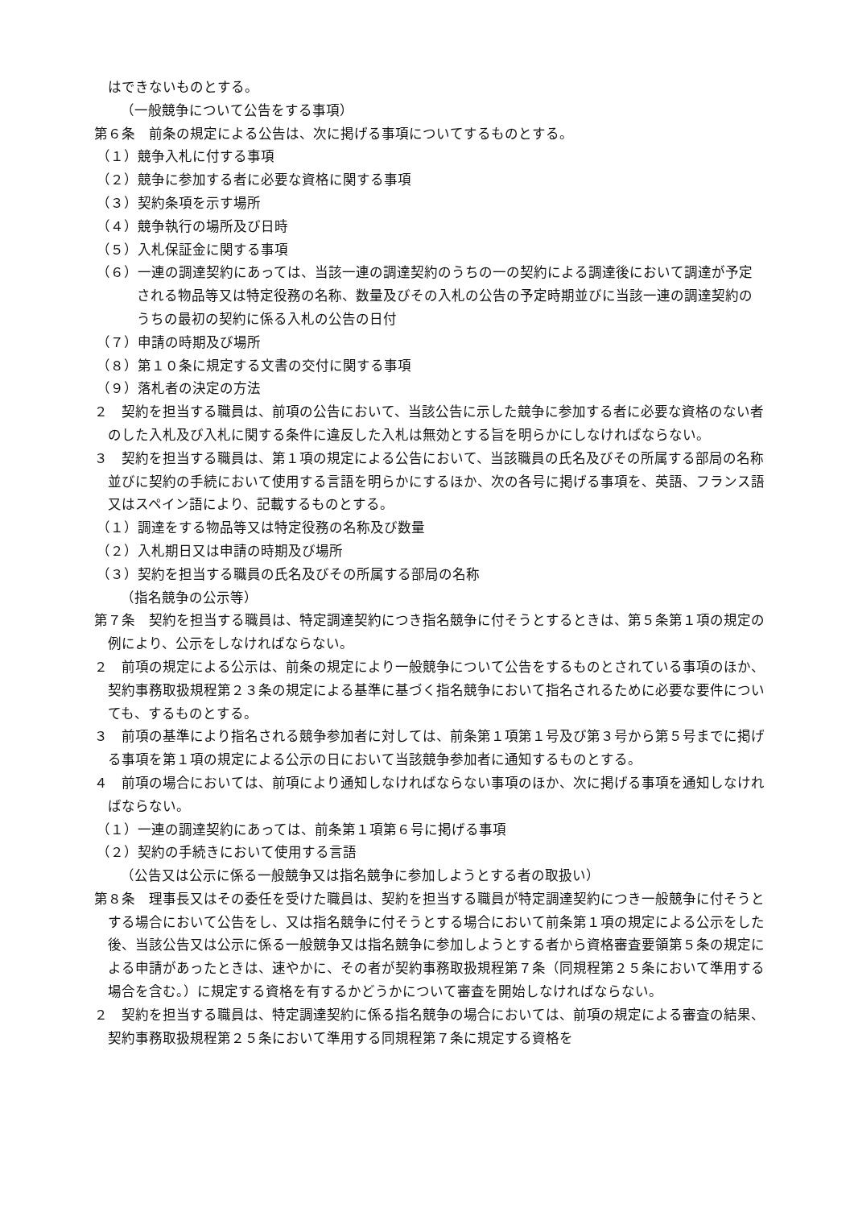はできないものとする。
（一般競争について公告をする事項）
第６条　前条の規定による公告は、次に掲げる事項についてするものとする。
（１）競争入札に付する事項
（２）競争に参加する者に必要な資格に関する事項
（３）契約条項を示す場所
（４）競争執行の場所及び日時
（５）入札保証金に関する事項
（６）一連の調達契約にあっては、当該一連の調達契約のうちの一の契約による調達後において調達が予定される物品等又は特定役務の名称、数量及びその入札の公告の予定時期並びに当該一連の調達契約のうちの最初の契約に係る入札の公告の日付
（７）申請の時期及び場所
（８）第１０条に規定する文書の交付に関する事項
（９）落札者の決定の方法
２　契約を担当する職員は、前項の公告において、当該公告に示した競争に参加する者に必要な資格のない者のした入札及び入札に関する条件に違反した入札は無効とする旨を明らかにしなければならない。
３　契約を担当する職員は、第１項の規定による公告において、当該職員の氏名及びその所属する部局の名称並びに契約の手続において使用する言語を明らかにするほか、次の各号に掲げる事項を、英語、フランス語又はスペイン語により、記載するものとする。
（１）調達をする物品等又は特定役務の名称及び数量
（２）入札期日又は申請の時期及び場所
（３）契約を担当する職員の氏名及びその所属する部局の名称
（指名競争の公示等）
第７条　契約を担当する職員は、特定調達契約につき指名競争に付そうとするときは、第５条第１項の規定の例により、公示をしなければならない。
２　前項の規定による公示は、前条の規定により一般競争について公告をするものとされている事項のほか、契約事務取扱規程第２３条の規定による基準に基づく指名競争において指名されるために必要な要件についても、するものとする。
３　前項の基準により指名される競争参加者に対しては、前条第１項第１号及び第３号から第５号までに掲げる事項を第１項の規定による公示の日において当該競争参加者に通知するものとする。
４　前項の場合においては、前項により通知しなければならない事項のほか、次に掲げる事項を通知しなければならない。
（１）一連の調達契約にあっては、前条第１項第６号に掲げる事項
（２）契約の手続きにおいて使用する言語
（公告又は公示に係る一般競争又は指名競争に参加しようとする者の取扱い）
第８条　理事長又はその委任を受けた職員は、契約を担当する職員が特定調達契約につき一般競争に付そうとする場合において公告をし、又は指名競争に付そうとする場合において前条第１項の規定による公示をした後、当該公告又は公示に係る一般競争又は指名競争に参加しようとする者から資格審査要領第５条の規定による申請があったときは、速やかに、その者が契約事務取扱規程第７条（同規程第２５条において準用する場合を含む。）に規定する資格を有するかどうかについて審査を開始しなければならない。
２　契約を担当する職員は、特定調達契約に係る指名競争の場合においては、前項の規定による審査の結果、契約事務取扱規程第２５条において準用する同規程第７条に規定する資格を